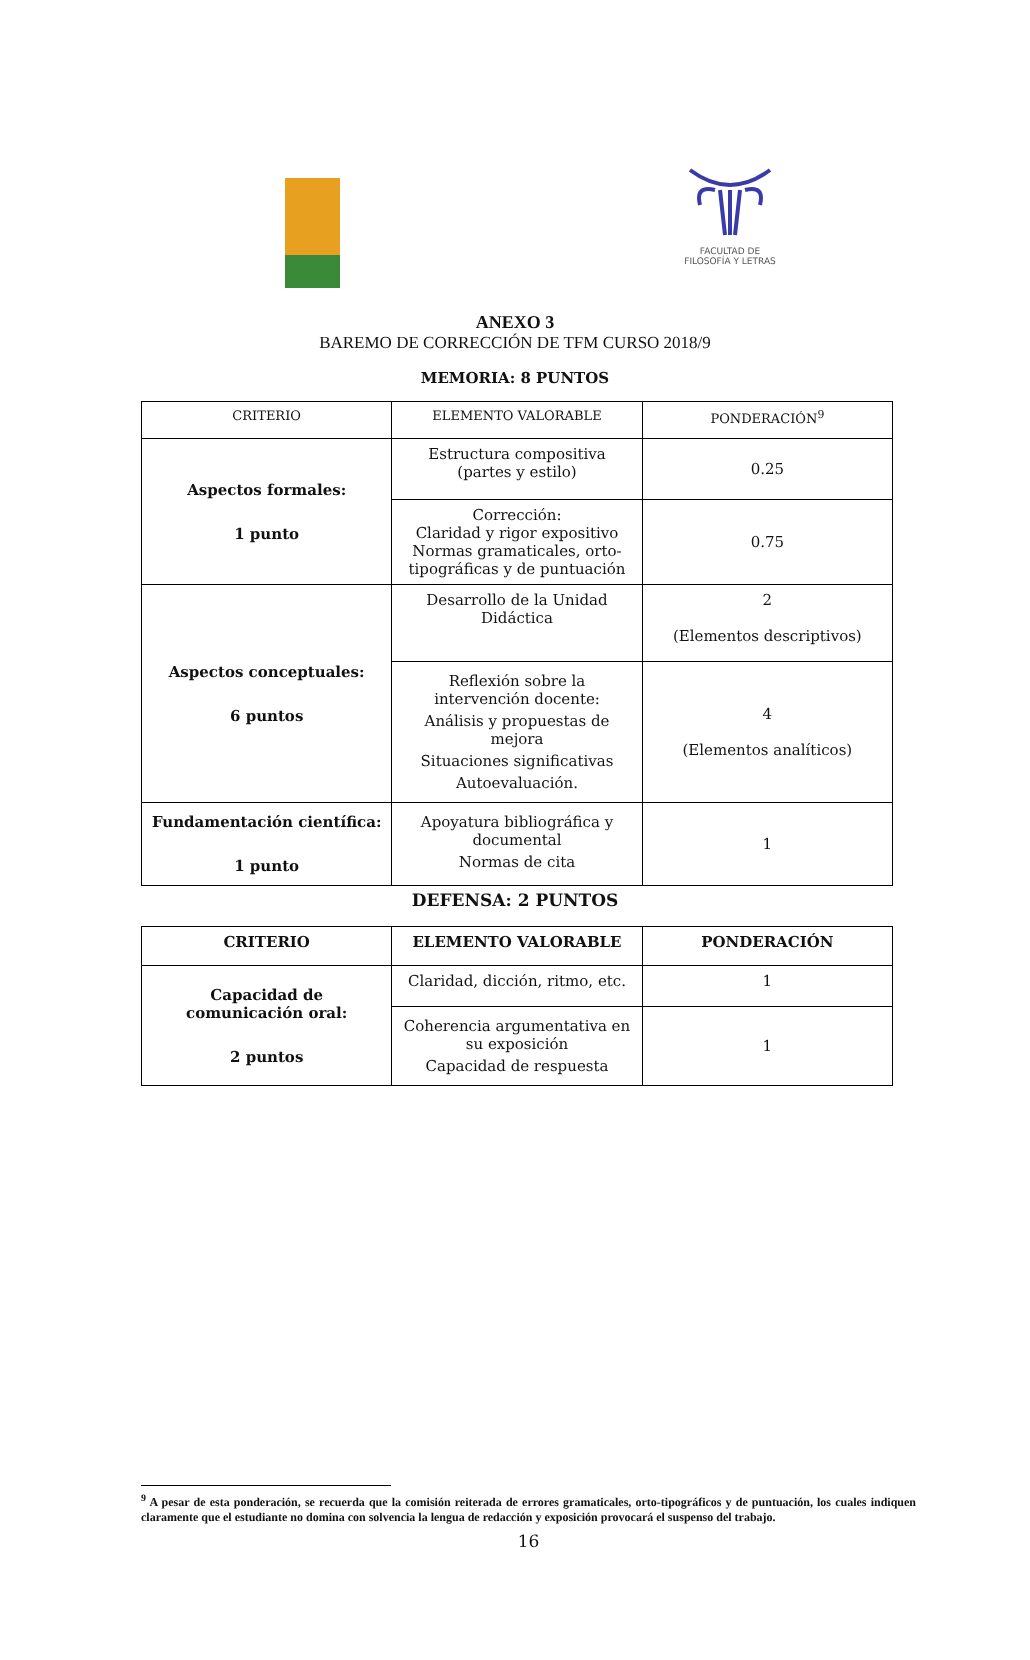FACULTAD DE
FILOSOFÍA Y LETRAS
ANEXO 3
BAREMO DE CORRECCIÓN DE TFM CURSO 2018/9
MEMORIA: 8 PUNTOS
| CRITERIO | ELEMENTO VALORABLE | PONDERACIÓN<sup>9</sup> |
| Aspectos formales: 1 punto | Estructura compositiva (partes y estilo) | 0.25 |
| | Corrección: Claridad y rigor expositivo Normas gramaticales, orto-tipográficas y de puntuación | 0.75 |
| Aspectos conceptuales: 6 puntos | Desarrollo de la Unidad Didáctica | 2 (Elementos descriptivos) |
| | Reflexión sobre la intervención docente: Análisis y propuestas de mejora Situaciones significativas Autoevaluación. | 4 (Elementos analíticos) |
| Fundamentación científica: 1 punto | Apoyatura bibliográfica y documental Normas de cita | 1 |
DEFENSA: 2 PUNTOS
| CRITERIO | ELEMENTO VALORABLE | PONDERACIÓN |
| --- | --- | --- |
| Capacidad de comunicación oral: 2 puntos | Claridad, dicción, ritmo, etc. | 1 |
| | Coherencia argumentativa en su exposición Capacidad de respuesta | 1 |
<sup>9</sup> A pesar de esta ponderación, se recuerda que la comisión reiterada de errores gramaticales, orto-tipográficos y de puntuación, los cuales indiquen claramente que el estudiante no domina con solvencia la lengua de redacción y exposición provocará el suspenso del trabajo.
16